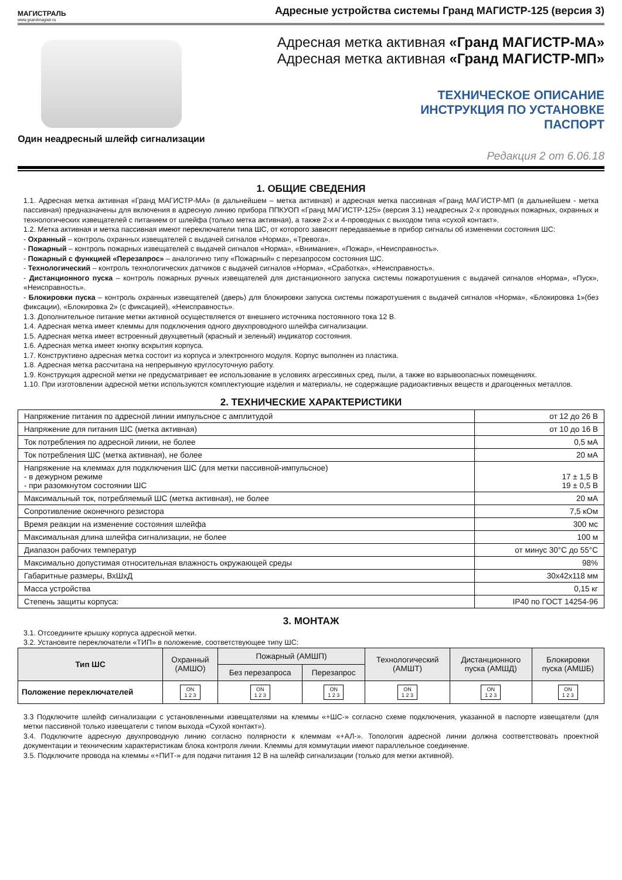МАГИСТРАЛЬ
www.grandmagistr.ru
Адресные устройства системы Гранд МАГИСТР-125 (версия 3)
Один неадресный шлейф сигнализации
Адресная метка активная «Гранд МАГИСТР-МА»
Адресная метка активная «Гранд МАГИСТР-МП»
ТЕХНИЧЕСКОЕ ОПИСАНИЕ
ИНСТРУКЦИЯ ПО УСТАНОВКЕ
ПАСПОРТ
Редакция 2 от 6.06.18
1. ОБЩИЕ СВЕДЕНИЯ
1.1. Адресная метка активная «Гранд МАГИСТР-МА» (в дальнейшем – метка активная) и адресная метка пассивная «Гранд МАГИСТР-МП (в дальнейшем - метка пассивная) предназначены для включения в адресную линию прибора ППКУОП «Гранд МАГИСТР-125» (версия 3.1) неадресных 2-х проводных пожарных, охранных и технологических извещателей с питанием от шлейфа (только метка активная), а также 2-х и 4-проводных с выходом типа «сухой контакт».
1.2. Метка активная и метка пассивная имеют переключатели типа ШС, от которого зависят передаваемые в прибор сигналы об изменении состояния ШС:
- Охранный – контроль охранных извещателей с выдачей сигналов «Норма», «Тревога».
- Пожарный – контроль пожарных извещателей с выдачей сигналов «Норма», «Внимание», «Пожар», «Неисправность».
- Пожарный с функцией «Перезапрос» – аналогично типу «Пожарный» с перезапросом состояния ШС.
- Технологический – контроль технологических датчиков с выдачей сигналов «Норма», «Сработка», «Неисправность».
- Дистанционного пуска – контроль пожарных ручных извещателей для дистанционного запуска системы пожаротушения с выдачей сигналов «Норма», «Пуск», «Неисправность».
- Блокировки пуска – контроль охранных извещателей (дверь) для блокировки запуска системы пожаротушения с выдачей сигналов «Норма», «Блокировка 1»(без фиксации), «Блокировка 2» (с фиксацией), «Неисправность».
1.3. Дополнительное питание метки активной осуществляется от внешнего источника постоянного тока 12 В.
1.4. Адресная метка имеет клеммы для подключения одного двухпроводного шлейфа сигнализации.
1.5. Адресная метка имеет встроенный двухцветный (красный и зеленый) индикатор состояния.
1.6. Адресная метка имеет кнопку вскрытия корпуса.
1.7. Конструктивно адресная метка состоит из корпуса и электронного модуля. Корпус выполнен из пластика.
1.8. Адресная метка рассчитана на непрерывную круглосуточную работу.
1.9. Конструкция адресной метки не предусматривает ее использование в условиях агрессивных сред, пыли, а также во взрывоопасных помещениях.
1.10. При изготовлении адресной метки используются комплектующие изделия и материалы, не содержащие радиоактивных веществ и драгоценных металлов.
2. ТЕХНИЧЕСКИЕ ХАРАКТЕРИСТИКИ
| Напряжение питания по адресной линии импульсное с амплитудой | от 12 до 26 В |
| Напряжение для питания ШС (метка активная) | от 10 до 16 В |
| Ток потребления по адресной линии, не более | 0,5 мА |
| Ток потребления ШС (метка активная), не более | 20 мА |
| Напряжение на клеммах для подключения ШС (для метки пассивной-импульсное) - в дежурном режиме - при разомкнутом состоянии ШС | 17 ± 1,5 В 19 ± 0,5 В |
| Максимальный ток, потребляемый ШС (метка активная), не более | 20 мА |
| Сопротивление оконечного резистора | 7,5 кОм |
| Время реакции на изменение состояния шлейфа | 300 мс |
| Максимальная длина шлейфа сигнализации, не более | 100 м |
| Диапазон рабочих температур | от минус 30°С до 55°С |
| Максимально допустимая относительная влажность окружающей среды | 98% |
| Габаритные размеры, ВхШхД | 30х42х118 мм |
| Масса устройства | 0,15 кг |
| Степень защиты корпуса: | IP40 по ГОСТ 14254-96 |
3. МОНТАЖ
3.1. Отсоедините крышку корпуса адресной метки.
3.2. Установите переключатели «ТИП» в положение, соответствующее типу ШС:
| Тип ШС | Охранный (АМШО) | Пожарный (АМШП) | | Технологический (АМШТ) | Дистанционного пуска (АМШД) | Блокировки пуска (АМШБ) |
| --- | --- | --- | --- | --- | --- | --- |
| | | Без перезапроса | Перезапрос | | | |
| Положение переключателей | ON 1 2 3 | ON 1 2 3 | ON 1 2 3 | ON 1 2 3 | ON 1 2 3 | ON 1 2 3 |
3.3 Подключите шлейф сигнализации с установленными извещателями на клеммы «+ШС-» согласно схеме подключения, указанной в паспорте извещатели (для метки пассивной только извещатели с типом выхода «Сухой контакт»).
3.4. Подключите адресную двухпроводную линию согласно полярности к клеммам «+АЛ-». Топология адресной линии должна соответствовать проектной документации и техническим характеристикам блока контроля линии. Клеммы для коммутации имеют параллельное соединение.
3.5. Подключите провода на клеммы «+ПИТ-» для подачи питания 12 В на шлейф сигнализации (только для метки активной).